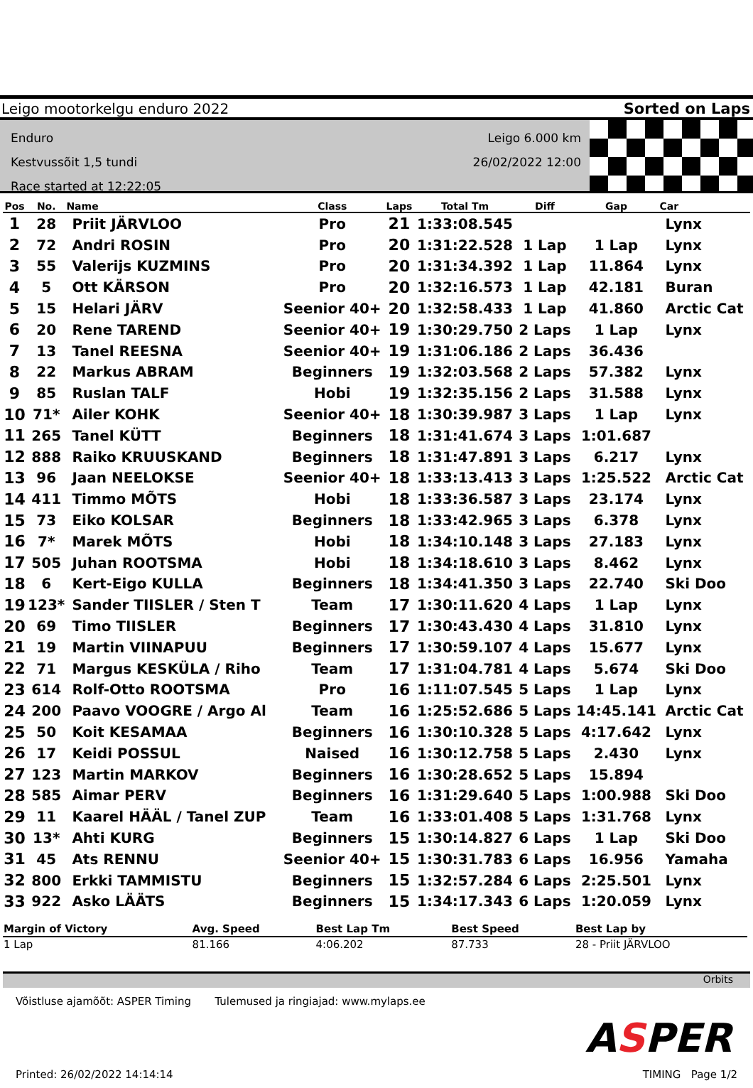Leigo mootorkelgu enduro 2022 Sorted on Laps
Enduro
Kestvussõit 1,5 tundi
Race started at 12:22:05
Leigo 6.000 km
26/02/2022 12:00
| Pos | No. | Name | Class | Laps | Total Tm | Diff | Gap | Car |
| --- | --- | --- | --- | --- | --- | --- | --- | --- |
| 1 | 28 | Priit JÄRVLOO | Pro | 21 | 1:33:08.545 | | | Lynx |
| 2 | 72 | Andri ROSIN | Pro | 20 | 1:31:22.528 | 1 Lap | 1 Lap | Lynx |
| 3 | 55 | Valerijs KUZMINS | Pro | 20 | 1:31:34.392 | 1 Lap | 11.864 | Lynx |
| 4 | 5 | Ott KÄRSON | Pro | 20 | 1:32:16.573 | 1 Lap | 42.181 | Buran |
| 5 | 15 | Helari JÄRV | Seenior 40+ | 20 | 1:32:58.433 | 1 Lap | 41.860 | Arctic Cat |
| 6 | 20 | Rene TAREND | Seenior 40+ | 19 | 1:30:29.750 | 2 Laps | 1 Lap | Lynx |
| 7 | 13 | Tanel REESNA | Seenior 40+ | 19 | 1:31:06.186 | 2 Laps | 36.436 | |
| 8 | 22 | Markus ABRAM | Beginners | 19 | 1:32:03.568 | 2 Laps | 57.382 | Lynx |
| 9 | 85 | Ruslan TALF | Hobi | 19 | 1:32:35.156 | 2 Laps | 31.588 | Lynx |
| 10 | 71* | Ailer KOHK | Seenior 40+ | 18 | 1:30:39.987 | 3 Laps | 1 Lap | Lynx |
| 11 | 265 | Tanel KÜTT | Beginners | 18 | 1:31:41.674 | 3 Laps | 1:01.687 | |
| 12 | 888 | Raiko KRUUSKAND | Beginners | 18 | 1:31:47.891 | 3 Laps | 6.217 | Lynx |
| 13 | 96 | Jaan NEELOKSE | Seenior 40+ | 18 | 1:33:13.413 | 3 Laps | 1:25.522 | Arctic Cat |
| 14 | 411 | Timmo MÕTS | Hobi | 18 | 1:33:36.587 | 3 Laps | 23.174 | Lynx |
| 15 | 73 | Eiko KOLSAR | Beginners | 18 | 1:33:42.965 | 3 Laps | 6.378 | Lynx |
| 16 | 7* | Marek MÕTS | Hobi | 18 | 1:34:10.148 | 3 Laps | 27.183 | Lynx |
| 17 | 505 | Juhan ROOTSMA | Hobi | 18 | 1:34:18.610 | 3 Laps | 8.462 | Lynx |
| 18 | 6 | Kert-Eigo KULLA | Beginners | 18 | 1:34:41.350 | 3 Laps | 22.740 | Ski Doo |
| 19 | 123* | Sander TIISLER / Sten T | Team | 17 | 1:30:11.620 | 4 Laps | 1 Lap | Lynx |
| 20 | 69 | Timo TIISLER | Beginners | 17 | 1:30:43.430 | 4 Laps | 31.810 | Lynx |
| 21 | 19 | Martin VIINAPUU | Beginners | 17 | 1:30:59.107 | 4 Laps | 15.677 | Lynx |
| 22 | 71 | Margus KESKÜLA / Riho | Team | 17 | 1:31:04.781 | 4 Laps | 5.674 | Ski Doo |
| 23 | 614 | Rolf-Otto ROOTSMA | Pro | 16 | 1:11:07.545 | 5 Laps | 1 Lap | Lynx |
| 24 | 200 | Paavo VOOGRE / Argo Al | Team | 16 | 1:25:52.686 | 5 Laps | 14:45.141 | Arctic Cat |
| 25 | 50 | Koit KESAMAA | Beginners | 16 | 1:30:10.328 | 5 Laps | 4:17.642 | Lynx |
| 26 | 17 | Keidi POSSUL | Naised | 16 | 1:30:12.758 | 5 Laps | 2.430 | Lynx |
| 27 | 123 | Martin MARKOV | Beginners | 16 | 1:30:28.652 | 5 Laps | 15.894 | |
| 28 | 585 | Aimar PERV | Beginners | 16 | 1:31:29.640 | 5 Laps | 1:00.988 | Ski Doo |
| 29 | 11 | Kaarel HÄÄL / Tanel ZUP | Team | 16 | 1:33:01.408 | 5 Laps | 1:31.768 | Lynx |
| 30 | 13* | Ahti KURG | Beginners | 15 | 1:30:14.827 | 6 Laps | 1 Lap | Ski Doo |
| 31 | 45 | Ats RENNU | Seenior 40+ | 15 | 1:30:31.783 | 6 Laps | 16.956 | Yamaha |
| 32 | 800 | Erkki TAMMISTU | Beginners | 15 | 1:32:57.284 | 6 Laps | 2:25.501 | Lynx |
| 33 | 922 | Asko LÄÄTS | Beginners | 15 | 1:34:17.343 | 6 Laps | 1:20.059 | Lynx |
| Margin of Victory | Avg. Speed | Best Lap Tm | Best Speed | Best Lap by |
| --- | --- | --- | --- | --- |
| 1 Lap | 81.166 | 4:06.202 | 87.733 | 28 - Priit JÄRVLOO |
Orbits
Võistluse ajamõõt: ASPER Timing Tulemused ja ringiajad: www.mylaps.ee
ASPER
Printed: 26/02/2022 14:14:14 TIMING Page 1/2